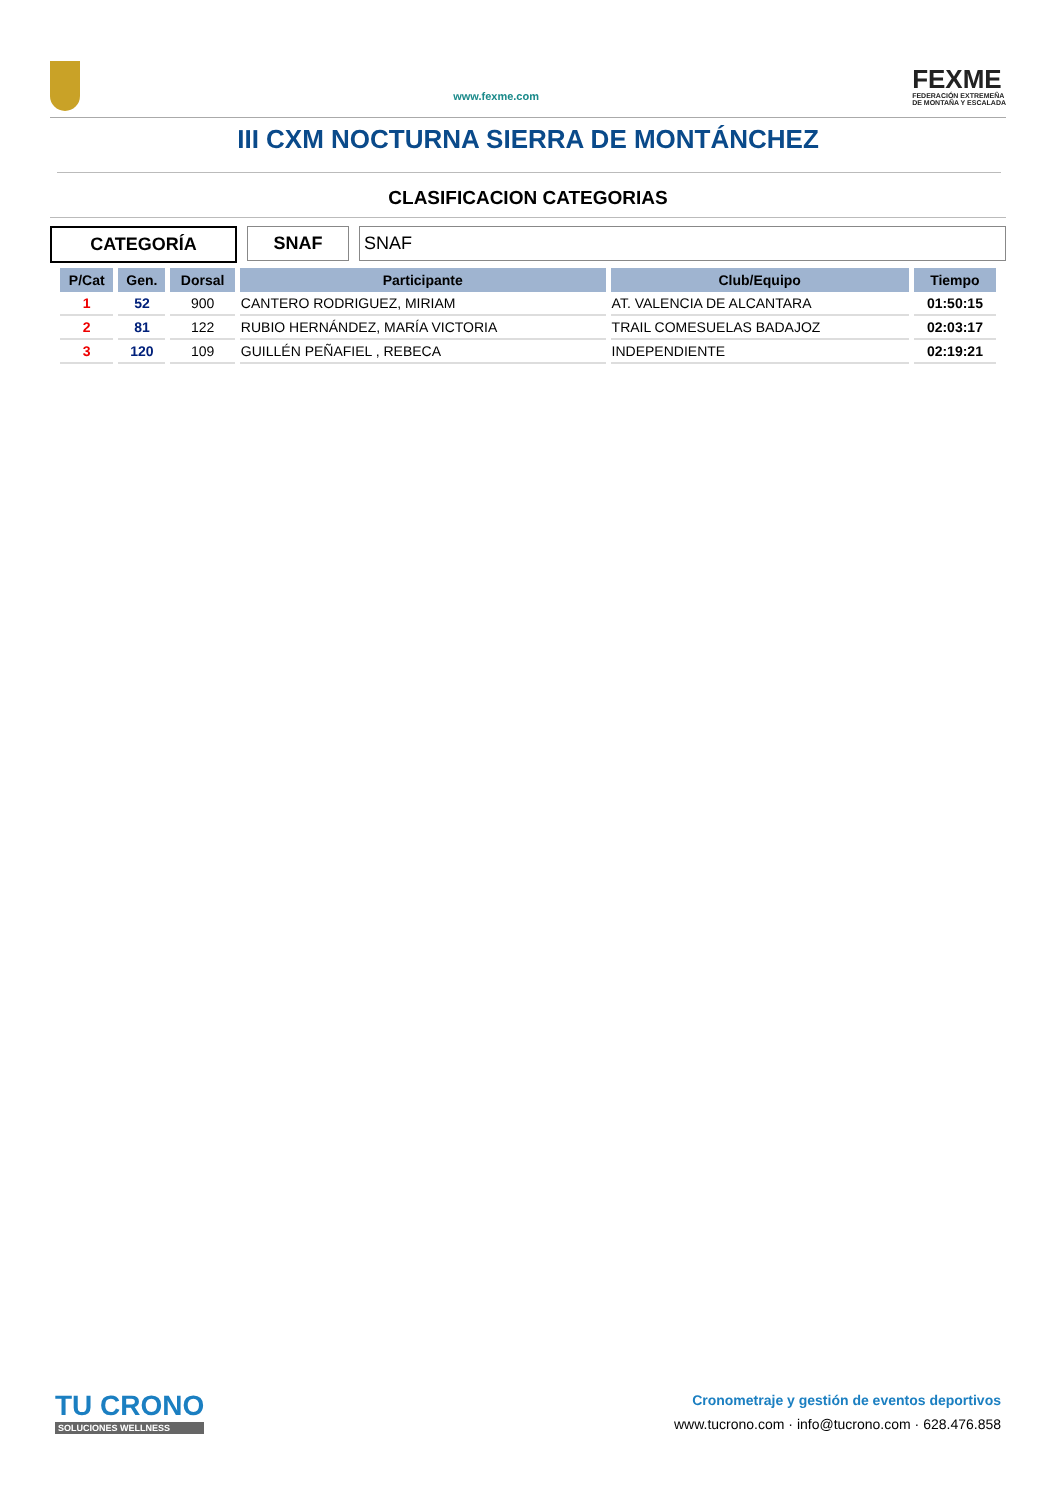www.fexme.com
FEXME
FEDERACIÓN EXTREMEÑA
DE MONTAÑA Y ESCALADA
III CXM NOCTURNA SIERRA DE MONTÁNCHEZ
CLASIFICACION CATEGORIAS
CATEGORÍA SNAF SNAF
| P/Cat | Gen. | Dorsal | Participante | Club/Equipo | Tiempo |
| --- | --- | --- | --- | --- | --- |
| 1 | 52 | 900 | CANTERO RODRIGUEZ, MIRIAM | AT. VALENCIA DE ALCANTARA | 01:50:15 |
| 2 | 81 | 122 | RUBIO HERNÁNDEZ, MARÍA VICTORIA | TRAIL COMESUELAS BADAJOZ | 02:03:17 |
| 3 | 120 | 109 | GUILLÉN PEÑAFIEL , REBECA | INDEPENDIENTE | 02:19:21 |
TU CRONO
SOLUCIONES WELLNESS
Cronometraje y gestión de eventos deportivos
www.tucrono.com · info@tucrono.com · 628.476.858